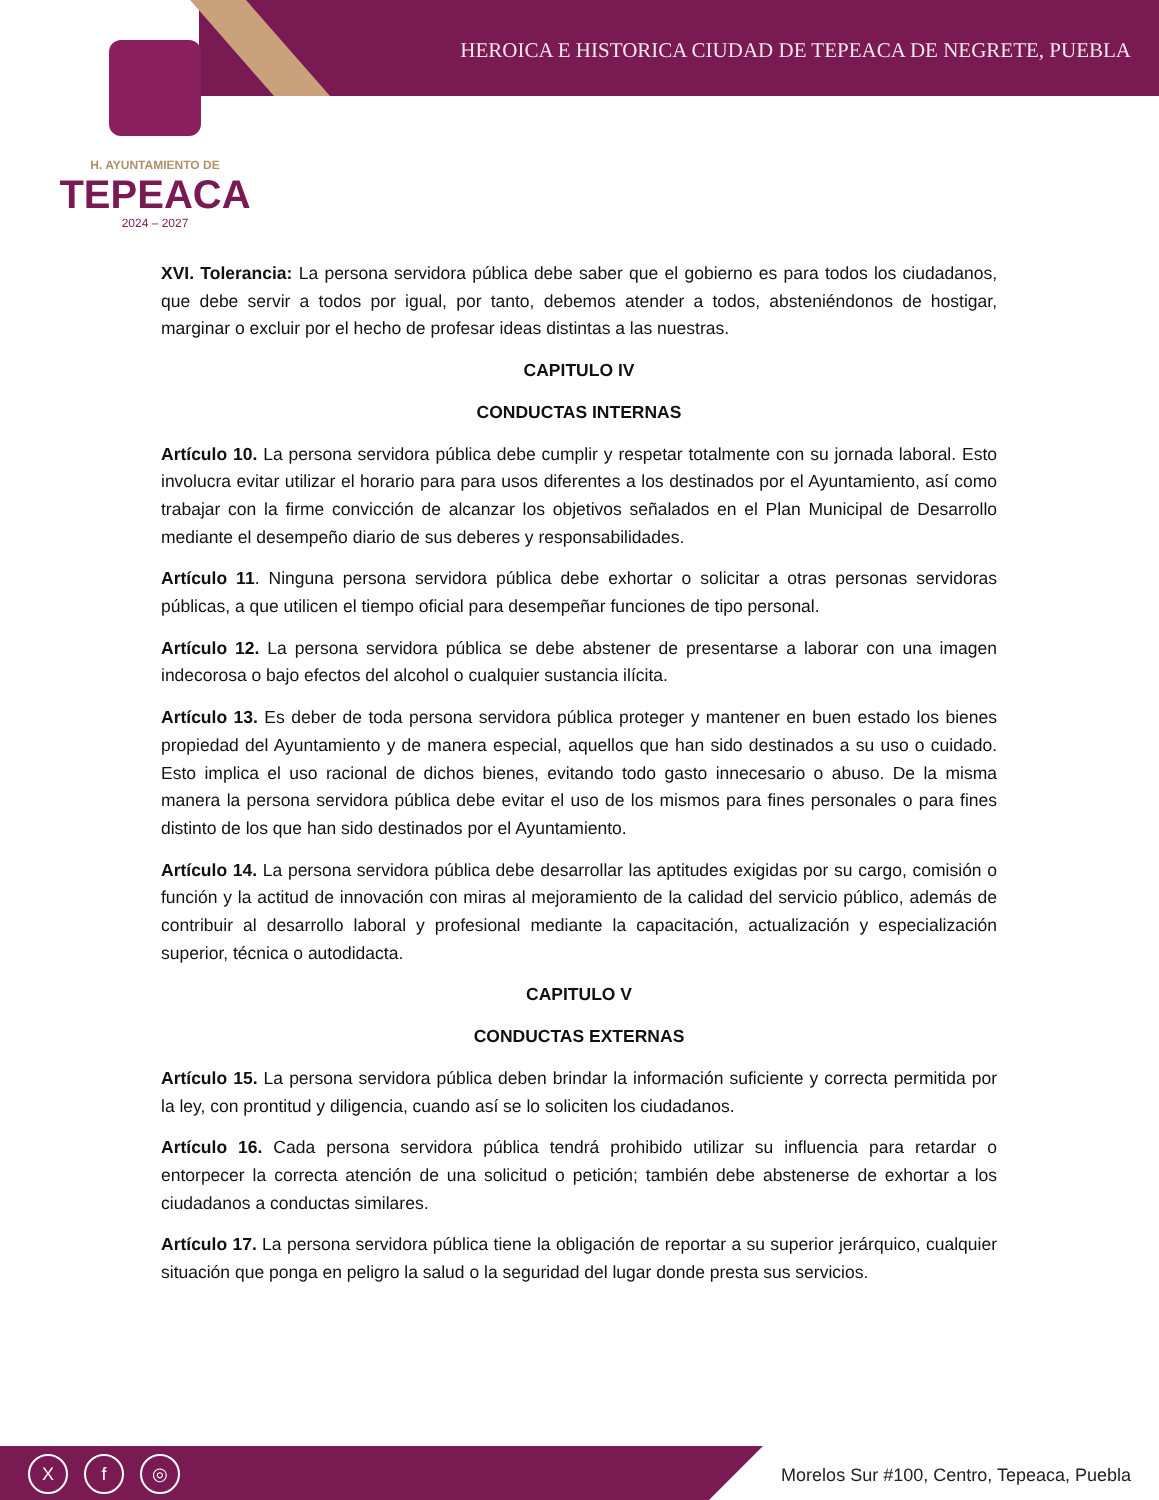HEROICA E HISTORICA CIUDAD DE TEPEACA DE NEGRETE, PUEBLA
H. AYUNTAMIENTO DE
TEPEACA
2024 – 2027
XVI. Tolerancia: La persona servidora pública debe saber que el gobierno es para todos los ciudadanos, que debe servir a todos por igual, por tanto, debemos atender a todos, absteniéndonos de hostigar, marginar o excluir por el hecho de profesar ideas distintas a las nuestras.
CAPITULO IV
CONDUCTAS INTERNAS
Artículo 10. La persona servidora pública debe cumplir y respetar totalmente con su jornada laboral. Esto involucra evitar utilizar el horario para para usos diferentes a los destinados por el Ayuntamiento, así como trabajar con la firme convicción de alcanzar los objetivos señalados en el Plan Municipal de Desarrollo mediante el desempeño diario de sus deberes y responsabilidades.
Artículo 11. Ninguna persona servidora pública debe exhortar o solicitar a otras personas servidoras públicas, a que utilicen el tiempo oficial para desempeñar funciones de tipo personal.
Artículo 12. La persona servidora pública se debe abstener de presentarse a laborar con una imagen indecorosa o bajo efectos del alcohol o cualquier sustancia ilícita.
Artículo 13. Es deber de toda persona servidora pública proteger y mantener en buen estado los bienes propiedad del Ayuntamiento y de manera especial, aquellos que han sido destinados a su uso o cuidado. Esto implica el uso racional de dichos bienes, evitando todo gasto innecesario o abuso. De la misma manera la persona servidora pública debe evitar el uso de los mismos para fines personales o para fines distinto de los que han sido destinados por el Ayuntamiento.
Artículo 14. La persona servidora pública debe desarrollar las aptitudes exigidas por su cargo, comisión o función y la actitud de innovación con miras al mejoramiento de la calidad del servicio público, además de contribuir al desarrollo laboral y profesional mediante la capacitación, actualización y especialización superior, técnica o autodidacta.
CAPITULO V
CONDUCTAS EXTERNAS
Artículo 15. La persona servidora pública deben brindar la información suficiente y correcta permitida por la ley, con prontitud y diligencia, cuando así se lo soliciten los ciudadanos.
Artículo 16. Cada persona servidora pública tendrá prohibido utilizar su influencia para retardar o entorpecer la correcta atención de una solicitud o petición; también debe abstenerse de exhortar a los ciudadanos a conductas similares.
Artículo 17. La persona servidora pública tiene la obligación de reportar a su superior jerárquico, cualquier situación que ponga en peligro la salud o la seguridad del lugar donde presta sus servicios.
Xf ◎
Morelos Sur #100, Centro, Tepeaca, Puebla